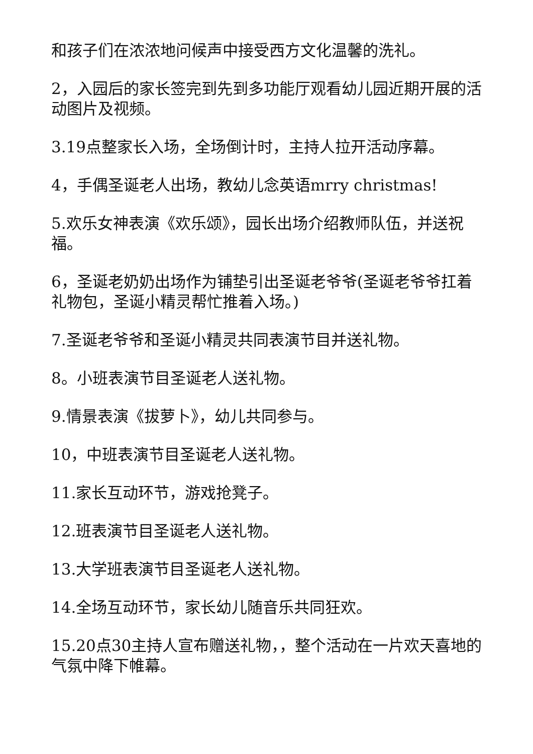和孩子们在浓浓地问候声中接受西方文化温馨的洗礼。
2，入园后的家长签完到先到多功能厅观看幼儿园近期开展的活动图片及视频。
3.19点整家长入场，全场倒计时，主持人拉开活动序幕。
4，手偶圣诞老人出场，教幼儿念英语mrry christmas!
5.欢乐女神表演《欢乐颂》，园长出场介绍教师队伍，并送祝福。
6，圣诞老奶奶出场作为铺垫引出圣诞老爷爷(圣诞老爷爷扛着礼物包，圣诞小精灵帮忙推着入场。)
7.圣诞老爷爷和圣诞小精灵共同表演节目并送礼物。
8。小班表演节目圣诞老人送礼物。
9.情景表演《拔萝卜》，幼儿共同参与。
10，中班表演节目圣诞老人送礼物。
11.家长互动环节，游戏抢凳子。
12.班表演节目圣诞老人送礼物。
13.大学班表演节目圣诞老人送礼物。
14.全场互动环节，家长幼儿随音乐共同狂欢。
15.20点30主持人宣布赠送礼物，，整个活动在一片欢天喜地的气氛中降下帷幕。